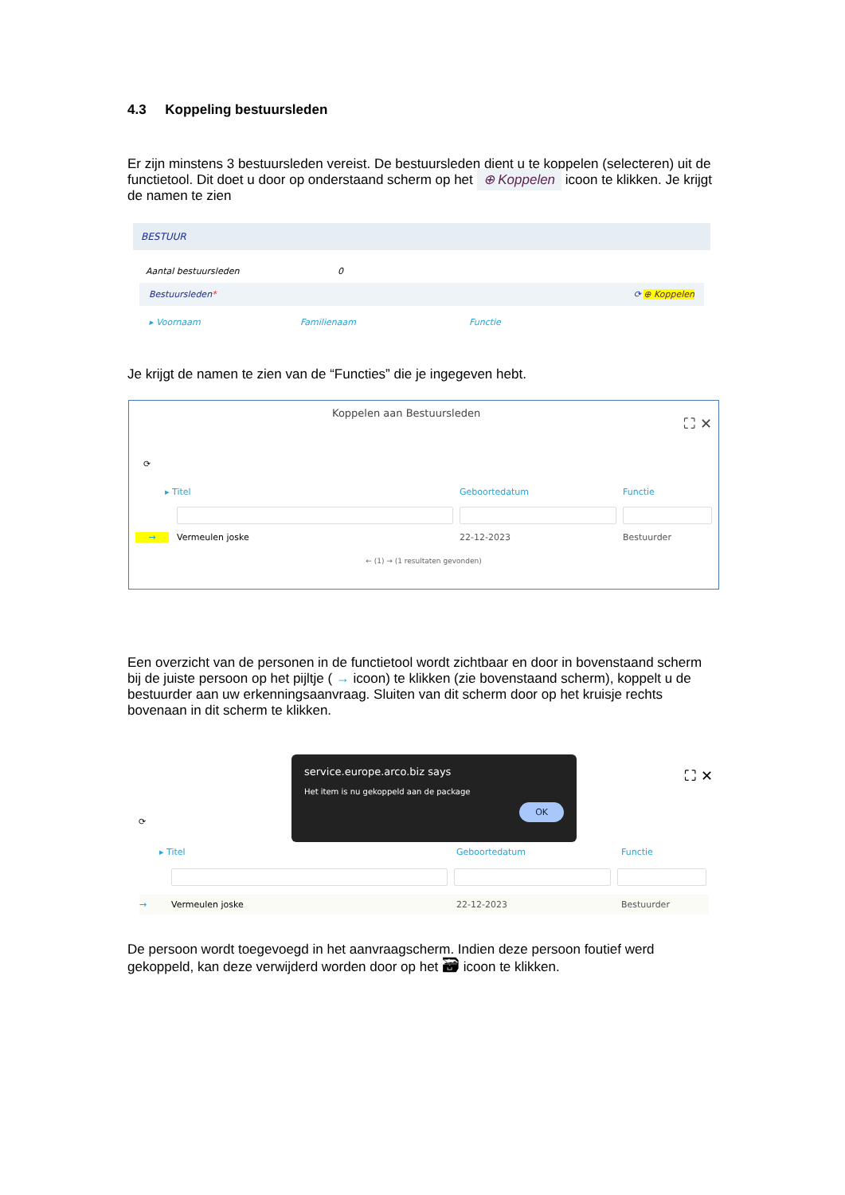4.3 Koppeling bestuursleden
Er zijn minstens 3 bestuursleden vereist. De bestuursleden dient u te koppelen (selecteren) uit de functietool. Dit doet u door op onderstaand scherm op het ⊕ Koppelen icoon te klikken. Je krijgt de namen te zien
BESTUUR
Aantal bestuursleden 0
Bestuursleden* ⟳ ⊕ Koppelen
▸ Voornaam Familienaam Functie
Je krijgt de namen te zien van de “Functies” die je ingegeven hebt.
Koppelen aan Bestuursleden ⛶ ✕
⟳
▸ Titel Geboortedatum Functie
→ Vermeulen joske 22-12-2023 Bestuurder
← (1) → (1 resultaten gevonden)
Een overzicht van de personen in de functietool wordt zichtbaar en door in bovenstaand scherm bij de juiste persoon op het pijltje ( → icoon) te klikken (zie bovenstaand scherm), koppelt u de bestuurder aan uw erkenningsaanvraag. Sluiten van dit scherm door op het kruisje rechts bovenaan in dit scherm te klikken.
⛶ ✕
service.europe.arco.biz says
Het item is nu gekoppeld aan de package
OK
⟳
▸ Titel Geboortedatum Functie
→ Vermeulen joske 22-12-2023 Bestuurder
De persoon wordt toegevoegd in het aanvraagscherm. Indien deze persoon foutief werd gekoppeld, kan deze verwijderd worden door op het 🗃 icoon te klikken.